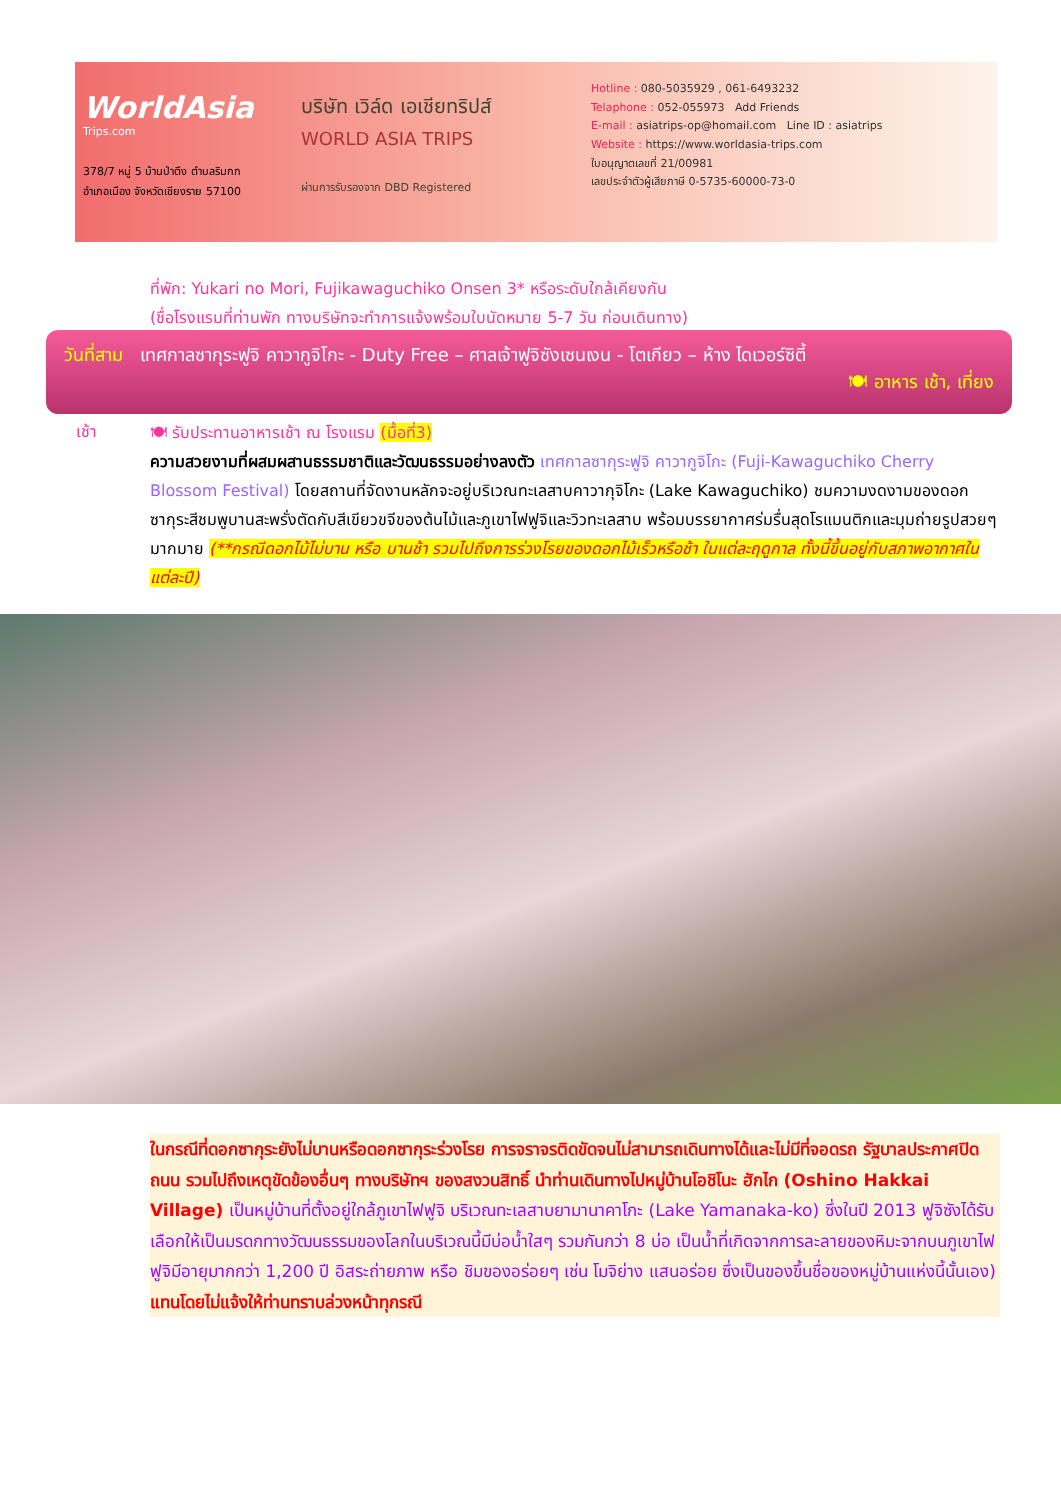WorldAsia
Trips.com
378/7 หมู่ 5 บ้านป่าตึง ตำบลริมกก
อำเภอเมือง จังหวัดเชียงราย 57100
บริษัท เวิล์ด เอเชียทริปส์
WORLD ASIA TRIPS
ผ่านการรับรองจาก DBD Registered
Hotline : 080-5035929 , 061-6493232
Telaphone : 052-055973 Add Friends
E-mail : asiatrips-op@homail.com Line ID : asiatrips
Website : https://www.worldasia-trips.com
ใบอนุญาตเลขที่ 21/00981
เลขประจำตัวผู้เสียภาษี 0-5735-60000-73-0
ที่พัก: Yukari no Mori, Fujikawaguchiko Onsen 3* หรือระดับใกล้เคียงกัน
(ชื่อโรงแรมที่ท่านพัก ทางบริษัทจะทำการแจ้งพร้อมใบนัดหมาย 5-7 วัน ก่อนเดินทาง)
วันที่สาม เทศกาลซากุระฟูจิ คาวากูจิโกะ - Duty Free – ศาลเจ้าฟูจิซังเซนเงน - โตเกียว – ห้าง ไดเวอร์ซิตี้
🍽 อาหาร เช้า, เที่ยง
เช้า
🍽 รับประทานอาหารเช้า ณ โรงแรม (มื้อที่3)
ความสวยงามที่ผสมผสานธรรมชาติและวัฒนธรรมอย่างลงตัว เทศกาลซากุระฟูจิ คาวากูจิโกะ (Fuji-Kawaguchiko Cherry Blossom Festival) โดยสถานที่จัดงานหลักจะอยู่บริเวณทะเลสาบคาวากุจิโกะ (Lake Kawaguchiko) ชมความงดงามของดอกซากุระสีชมพูบานสะพรั่งตัดกับสีเขียวขจีของต้นไม้และภูเขาไฟฟูจิและวิวทะเลสาบ พร้อมบรรยากาศร่มรื่นสุดโรแมนติกและมุมถ่ายรูปสวยๆ มากมาย (**กรณีดอกไม้ไม่บาน หรือ บานช้า รวมไปถึงการร่วงโรยของดอกไม้เร็วหรือช้า ในแต่ละฤดูกาล ทั้งนี้ขึ้นอยู่กับสภาพอากาศในแต่ละปี)
ในกรณีที่ดอกซากุระยังไม่บานหรือดอกซากุระร่วงโรย การจราจรติดขัดจนไม่สามารถเดินทางได้และไม่มีที่จอดรถ รัฐบาลประกาศปิดถนน รวมไปถึงเหตุขัดข้องอื่นๆ ทางบริษัทฯ ของสงวนสิทธิ์ นำท่านเดินทางไปหมู่บ้านโอชิโนะ ฮักไก (Oshino Hakkai Village) เป็นหมู่บ้านที่ตั้งอยู่ใกล้ภูเขาไฟฟูจิ บริเวณทะเลสาบยามานาคาโกะ (Lake Yamanaka-ko) ซึ่งในปี 2013 ฟูจิซังได้รับเลือกให้เป็นมรดกทางวัฒนธรรมของโลกในบริเวณนี้มีบ่อน้ำใสๆ รวมกันกว่า 8 บ่อ เป็นน้ำที่เกิดจากการละลายของหิมะจากบนภูเขาไฟฟูจิมีอายุมากกว่า 1,200 ปี อิสระถ่ายภาพ หรือ ชิมของอร่อยๆ เช่น โมจิย่าง แสนอร่อย ซึ่งเป็นของขึ้นชื่อของหมู่บ้านแห่งนี้นั้นเอง) แทนโดยไม่แจ้งให้ท่านทราบล่วงหน้าทุกรณี